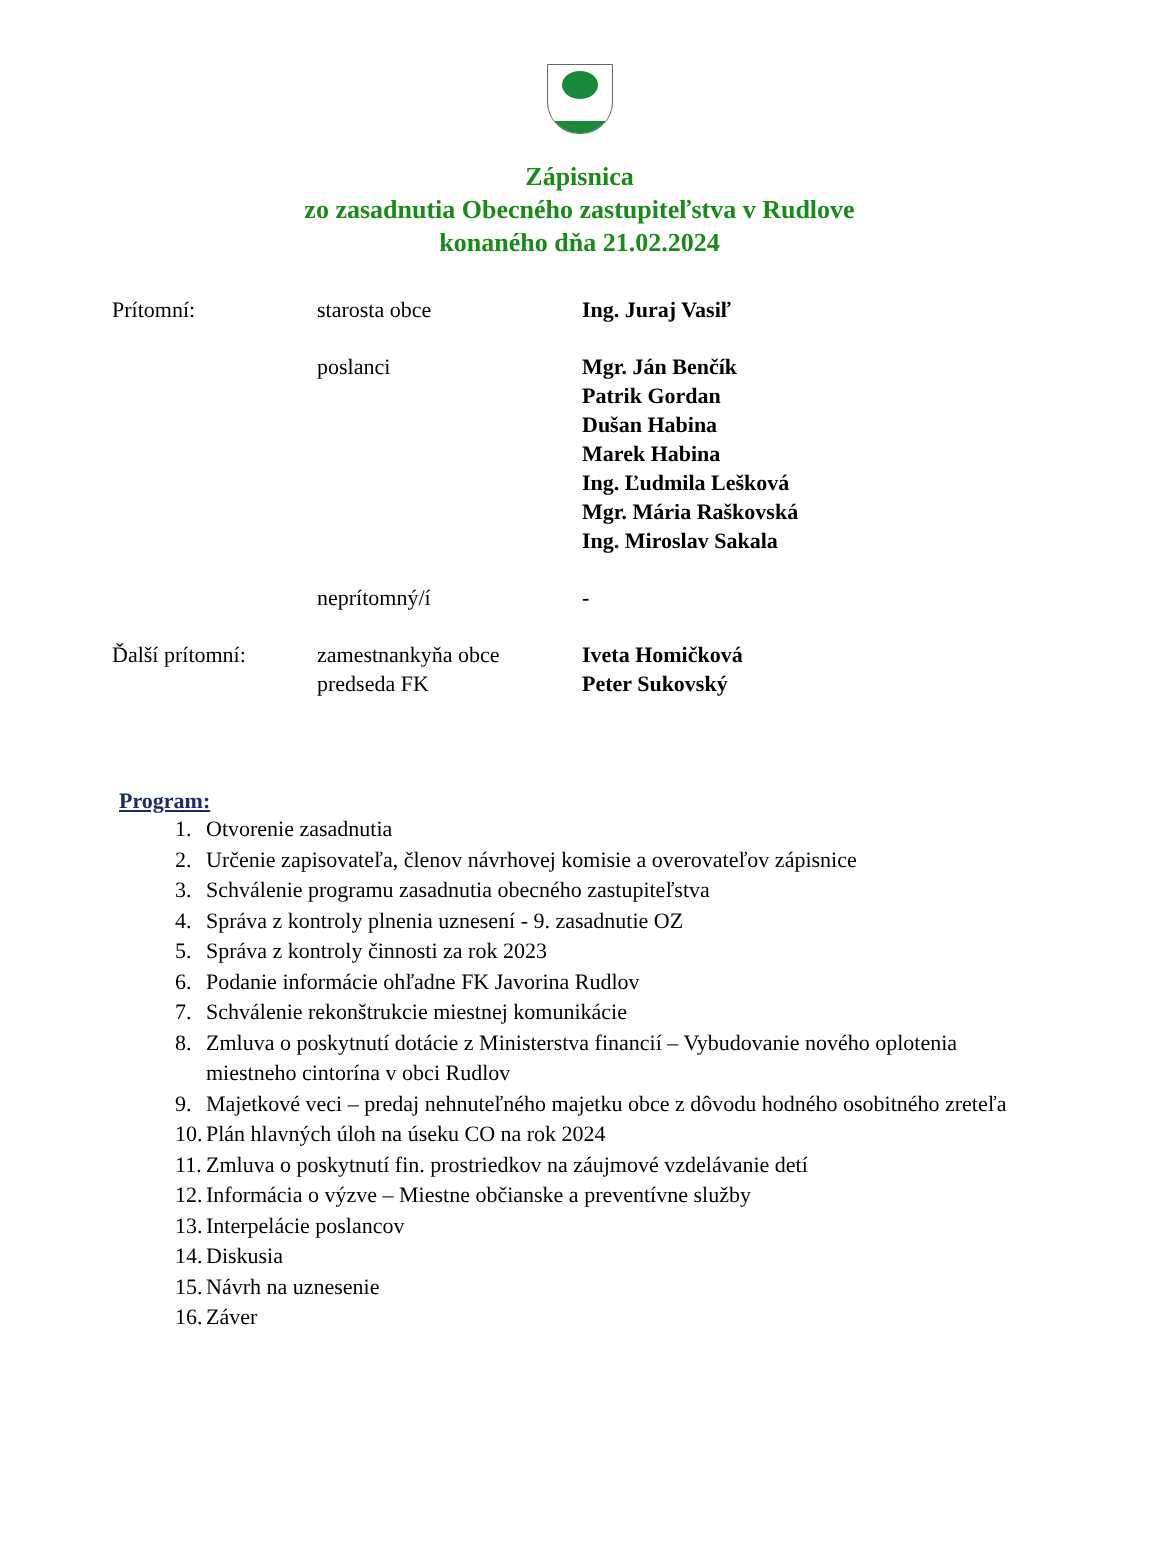Zápisnica
zo zasadnutia Obecného zastupiteľstva v Rudlove
konaného dňa 21.02.2024
Prítomní: starosta obce Ing. Juraj Vasiľ
poslanci Mgr. Ján Benčík
Patrik Gordan
Dušan Habina
Marek Habina
Ing. Ľudmila Lešková
Mgr. Mária Raškovská
Ing. Miroslav Sakala
neprítomný/í -
Ďalší prítomní: zamestnankyňa obce
predseda FK
Iveta Homičková
Peter Sukovský
Program:
1. Otvorenie zasadnutia
2. Určenie zapisovateľa, členov návrhovej komisie a overovateľov zápisnice
3. Schválenie programu zasadnutia obecného zastupiteľstva
4. Správa z kontroly plnenia uznesení - 9. zasadnutie OZ
5. Správa z kontroly činnosti za rok 2023
6. Podanie informácie ohľadne FK Javorina Rudlov
7. Schválenie rekonštrukcie miestnej komunikácie
8. Zmluva o poskytnutí dotácie z Ministerstva financií – Vybudovanie nového oplotenia
miestneho cintorína v obci Rudlov
9. Majetkové veci – predaj nehnuteľného majetku obce z dôvodu hodného osobitného zreteľa
10. Plán hlavných úloh na úseku CO na rok 2024
11. Zmluva o poskytnutí fin. prostriedkov na záujmové vzdelávanie detí
12. Informácia o výzve – Miestne občianske a preventívne služby
13. Interpelácie poslancov
14. Diskusia
15. Návrh na uznesenie
16. Záver